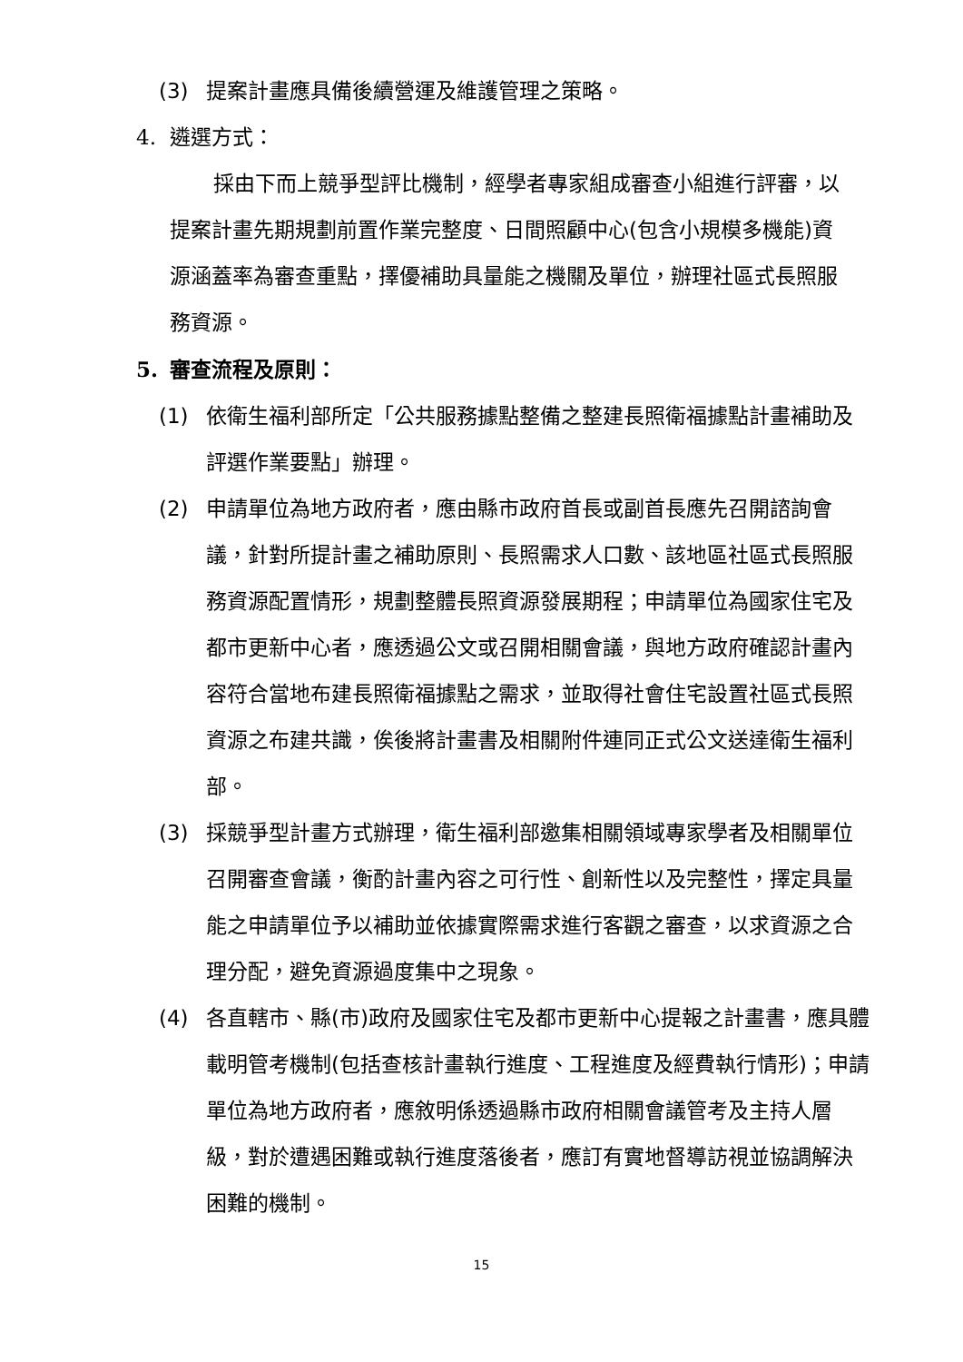(3) 提案計畫應具備後續營運及維護管理之策略。
4. 遴選方式：
採由下而上競爭型評比機制，經學者專家組成審查小組進行評審，以提案計畫先期規劃前置作業完整度、日間照顧中心(包含小規模多機能)資源涵蓋率為審查重點，擇優補助具量能之機關及單位，辦理社區式長照服務資源。
5. 審查流程及原則：
(1) 依衛生福利部所定「公共服務據點整備之整建長照衛福據點計畫補助及評選作業要點」辦理。
(2) 申請單位為地方政府者，應由縣市政府首長或副首長應先召開諮詢會議，針對所提計畫之補助原則、長照需求人口數、該地區社區式長照服務資源配置情形，規劃整體長照資源發展期程；申請單位為國家住宅及都市更新中心者，應透過公文或召開相關會議，與地方政府確認計畫內容符合當地布建長照衛福據點之需求，並取得社會住宅設置社區式長照資源之布建共識，俟後將計畫書及相關附件連同正式公文送達衛生福利部。
(3) 採競爭型計畫方式辦理，衛生福利部邀集相關領域專家學者及相關單位召開審查會議，衡酌計畫內容之可行性、創新性以及完整性，擇定具量能之申請單位予以補助並依據實際需求進行客觀之審查，以求資源之合理分配，避免資源過度集中之現象。
(4) 各直轄市、縣(市)政府及國家住宅及都市更新中心提報之計畫書，應具體載明管考機制(包括查核計畫執行進度、工程進度及經費執行情形)；申請單位為地方政府者，應敘明係透過縣市政府相關會議管考及主持人層級，對於遭遇困難或執行進度落後者，應訂有實地督導訪視並協調解決困難的機制。
15